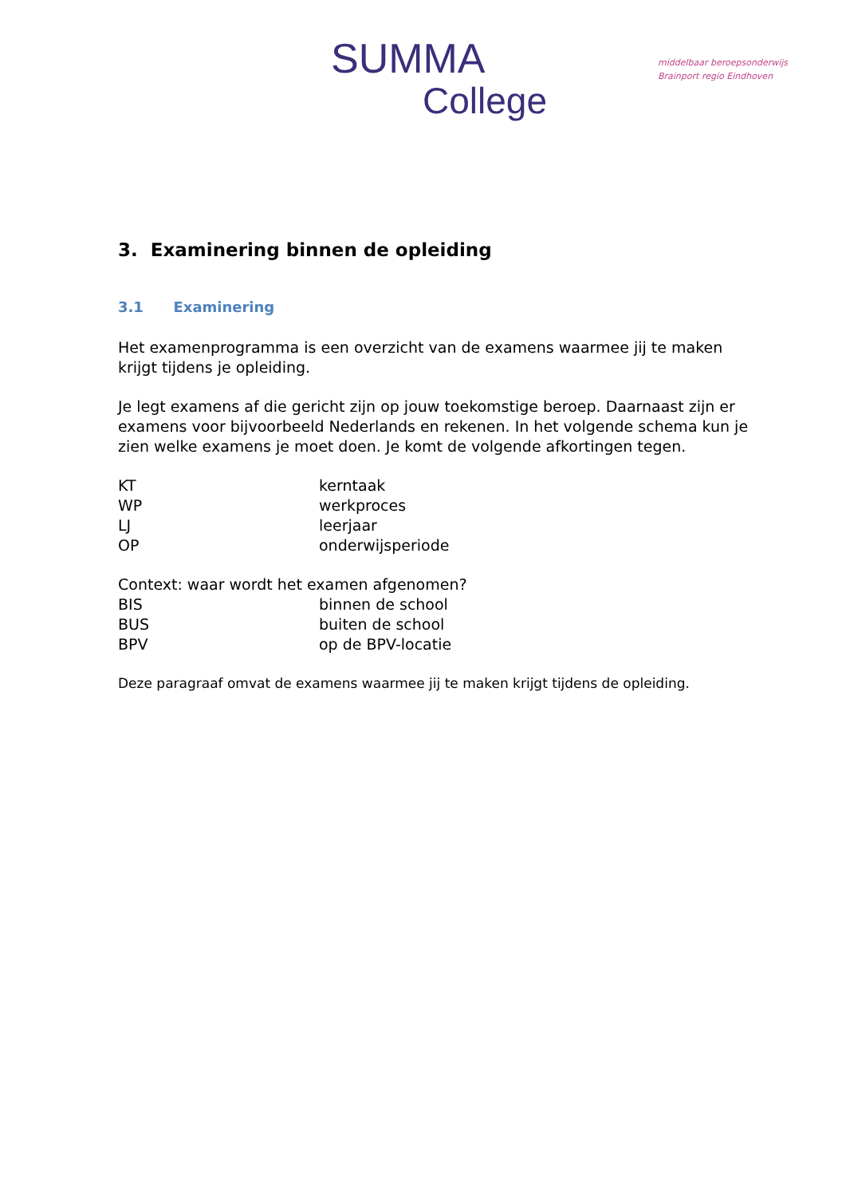SUMMA
College
middelbaar beroepsonderwijs
Brainport regio Eindhoven
3. Examinering binnen de opleiding
3.1 Examinering
Het examenprogramma is een overzicht van de examens waarmee jij te maken krijgt tijdens je opleiding.
Je legt examens af die gericht zijn op jouw toekomstige beroep. Daarnaast zijn er examens voor bijvoorbeeld Nederlands en rekenen. In het volgende schema kun je zien welke examens je moet doen. Je komt de volgende afkortingen tegen.
KT kerntaak
WP werkproces
LJ leerjaar
OP onderwijsperiode
Context: waar wordt het examen afgenomen?
BIS binnen de school
BUS buiten de school
BPV op de BPV-locatie
Deze paragraaf omvat de examens waarmee jij te maken krijgt tijdens de opleiding.